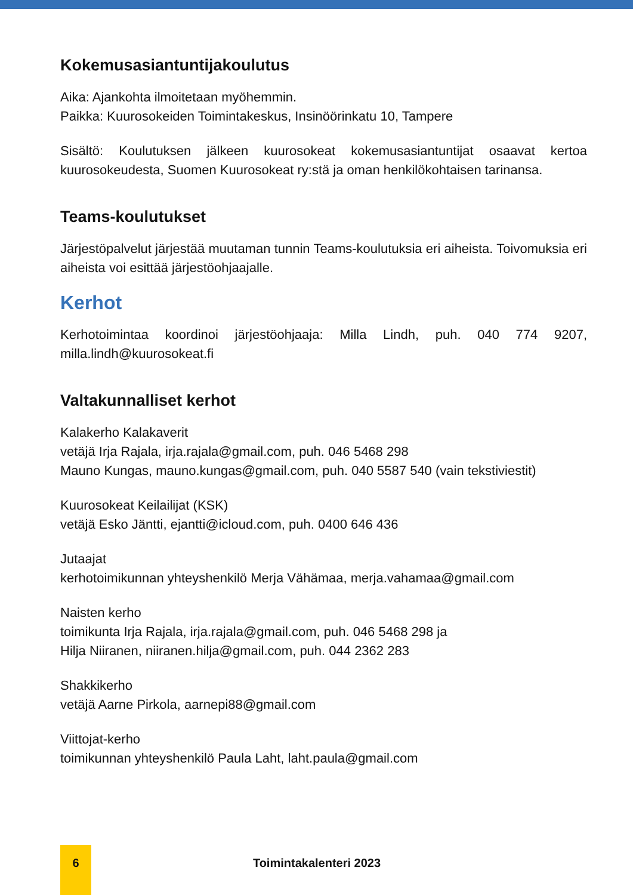Kokemusasiantuntijakoulutus
Aika: Ajankohta ilmoitetaan myöhemmin.
Paikka: Kuurosokeiden Toimintakeskus, Insinöörinkatu 10, Tampere
Sisältö: Koulutuksen jälkeen kuurosokeat kokemusasiantuntijat osaavat kertoa kuurosokeudesta, Suomen Kuurosokeat ry:stä ja oman henkilökohtaisen tarinansa.
Teams-koulutukset
Järjestöpalvelut järjestää muutaman tunnin Teams-koulutuksia eri aiheista. Toivomuksia eri aiheista voi esittää järjestöohjaajalle.
Kerhot
Kerhotoimintaa koordinoi järjestöohjaaja: Milla Lindh, puh. 040 774 9207, milla.lindh@kuurosokeat.fi
Valtakunnalliset kerhot
Kalakerho Kalakaverit
vetäjä Irja Rajala, irja.rajala@gmail.com, puh. 046 5468 298
Mauno Kungas, mauno.kungas@gmail.com, puh. 040 5587 540 (vain tekstiviestit)
Kuurosokeat Keilailijat (KSK)
vetäjä Esko Jäntti, ejantti@icloud.com, puh. 0400 646 436
Jutaajat
kerhotoimikunnan yhteyshenkilö Merja Vähämaa, merja.vahamaa@gmail.com
Naisten kerho
toimikunta Irja Rajala, irja.rajala@gmail.com, puh. 046 5468 298 ja
Hilja Niiranen, niiranen.hilja@gmail.com, puh. 044 2362 283
Shakkikerho
vetäjä Aarne Pirkola, aarnepi88@gmail.com
Viittojat-kerho
toimikunnan yhteyshenkilö Paula Laht, laht.paula@gmail.com
6 Toimintakalenteri 2023